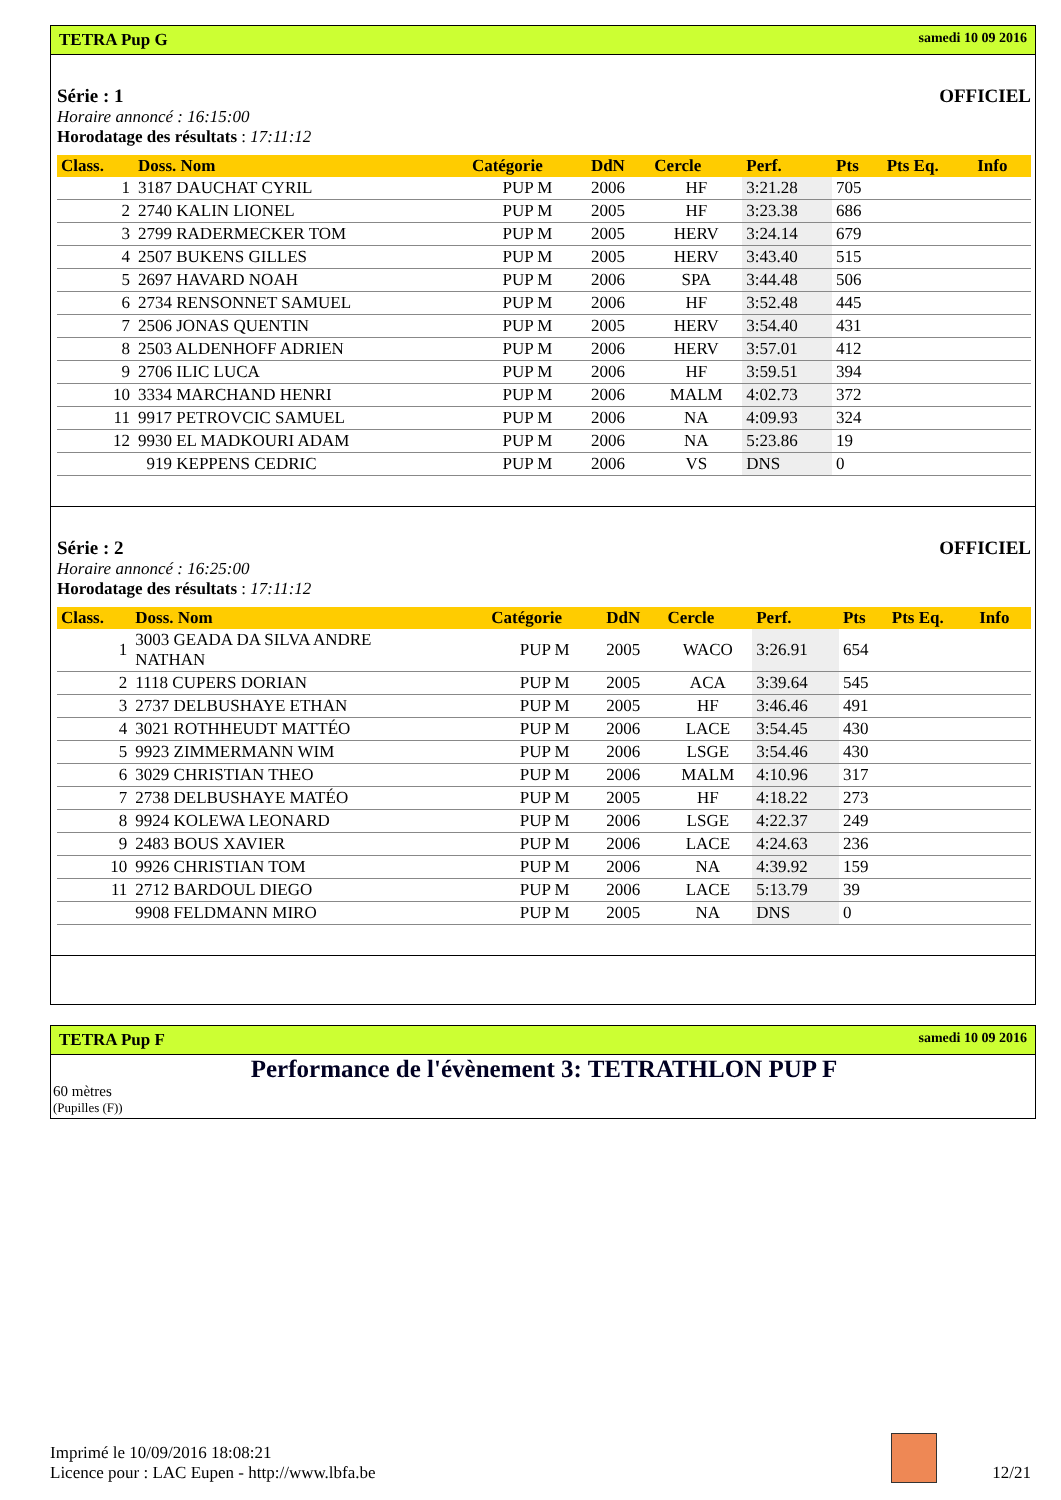TETRA Pup G samedi 10 09 2016
Série : 1 OFFICIEL
Horaire annoncé : 16:15:00
Horodatage des résultats : 17:11:12
| Class. | Doss. Nom | Catégorie | DdN | Cercle | Perf. | Pts | Pts Eq. | Info |
| --- | --- | --- | --- | --- | --- | --- | --- | --- |
| 1 | 3187 DAUCHAT CYRIL | PUP M | 2006 | HF | 3:21.28 | 705 | | |
| 2 | 2740 KALIN LIONEL | PUP M | 2005 | HF | 3:23.38 | 686 | | |
| 3 | 2799 RADERMECKER TOM | PUP M | 2005 | HERV | 3:24.14 | 679 | | |
| 4 | 2507 BUKENS GILLES | PUP M | 2005 | HERV | 3:43.40 | 515 | | |
| 5 | 2697 HAVARD NOAH | PUP M | 2006 | SPA | 3:44.48 | 506 | | |
| 6 | 2734 RENSONNET SAMUEL | PUP M | 2006 | HF | 3:52.48 | 445 | | |
| 7 | 2506 JONAS QUENTIN | PUP M | 2005 | HERV | 3:54.40 | 431 | | |
| 8 | 2503 ALDENHOFF ADRIEN | PUP M | 2006 | HERV | 3:57.01 | 412 | | |
| 9 | 2706 ILIC LUCA | PUP M | 2006 | HF | 3:59.51 | 394 | | |
| 10 | 3334 MARCHAND HENRI | PUP M | 2006 | MALM | 4:02.73 | 372 | | |
| 11 | 9917 PETROVCIC SAMUEL | PUP M | 2006 | NA | 4:09.93 | 324 | | |
| 12 | 9930 EL MADKOURI ADAM | PUP M | 2006 | NA | 5:23.86 | 19 | | |
| | 919 KEPPENS CEDRIC | PUP M | 2006 | VS | DNS | 0 | | |
Série : 2 OFFICIEL
Horaire annoncé : 16:25:00
Horodatage des résultats : 17:11:12
| Class. | Doss. Nom | Catégorie | DdN | Cercle | Perf. | Pts | Pts Eq. | Info |
| --- | --- | --- | --- | --- | --- | --- | --- | --- |
| 1 | 3003 GEADA DA SILVA ANDRE NATHAN | PUP M | 2005 | WACO | 3:26.91 | 654 | | |
| 2 | 1118 CUPERS DORIAN | PUP M | 2005 | ACA | 3:39.64 | 545 | | |
| 3 | 2737 DELBUSHAYE ETHAN | PUP M | 2005 | HF | 3:46.46 | 491 | | |
| 4 | 3021 ROTHHEUDT MATTÉO | PUP M | 2006 | LACE | 3:54.45 | 430 | | |
| 5 | 9923 ZIMMERMANN WIM | PUP M | 2006 | LSGE | 3:54.46 | 430 | | |
| 6 | 3029 CHRISTIAN THEO | PUP M | 2006 | MALM | 4:10.96 | 317 | | |
| 7 | 2738 DELBUSHAYE MATÉO | PUP M | 2005 | HF | 4:18.22 | 273 | | |
| 8 | 9924 KOLEWA LEONARD | PUP M | 2006 | LSGE | 4:22.37 | 249 | | |
| 9 | 2483 BOUS XAVIER | PUP M | 2006 | LACE | 4:24.63 | 236 | | |
| 10 | 9926 CHRISTIAN TOM | PUP M | 2006 | NA | 4:39.92 | 159 | | |
| 11 | 2712 BARDOUL DIEGO | PUP M | 2006 | LACE | 5:13.79 | 39 | | |
| | 9908 FELDMANN MIRO | PUP M | 2005 | NA | DNS | 0 | | |
TETRA Pup F samedi 10 09 2016
Performance de l'évènement 3: TETRATHLON PUP F
60 mètres
(Pupilles (F))
Imprimé le 10/09/2016 18:08:21
Licence pour : LAC Eupen - http://www.lbfa.be
12/21